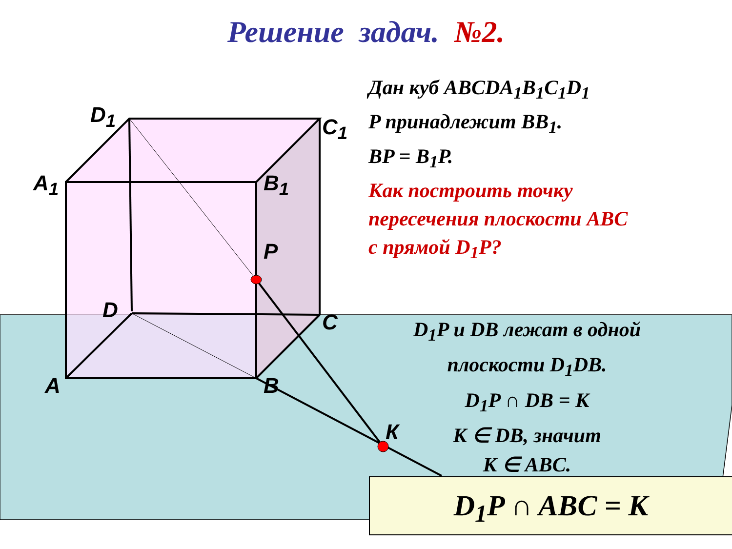Решение задач. №2.
D<sub>1</sub> C<sub>1</sub>
A<sub>1</sub> B<sub>1</sub>
P
D C
A B
К
Дан куб ABCDA<sub>1</sub>B<sub>1</sub>C<sub>1</sub>D<sub>1</sub>
P принадлежит BB<sub>1</sub>.
BP = B<sub>1</sub>P.
Как построить точку
пересечения плоскости ABC
с прямой D<sub>1</sub>P?
D<sub>1</sub>P и DB лежат в одной
плоскости D<sub>1</sub>DB.
D<sub>1</sub>P ∩ DB = К
К ∈ DB, значит
К ∈ ABC.
D<sub>1</sub>P ∩ ABC = К